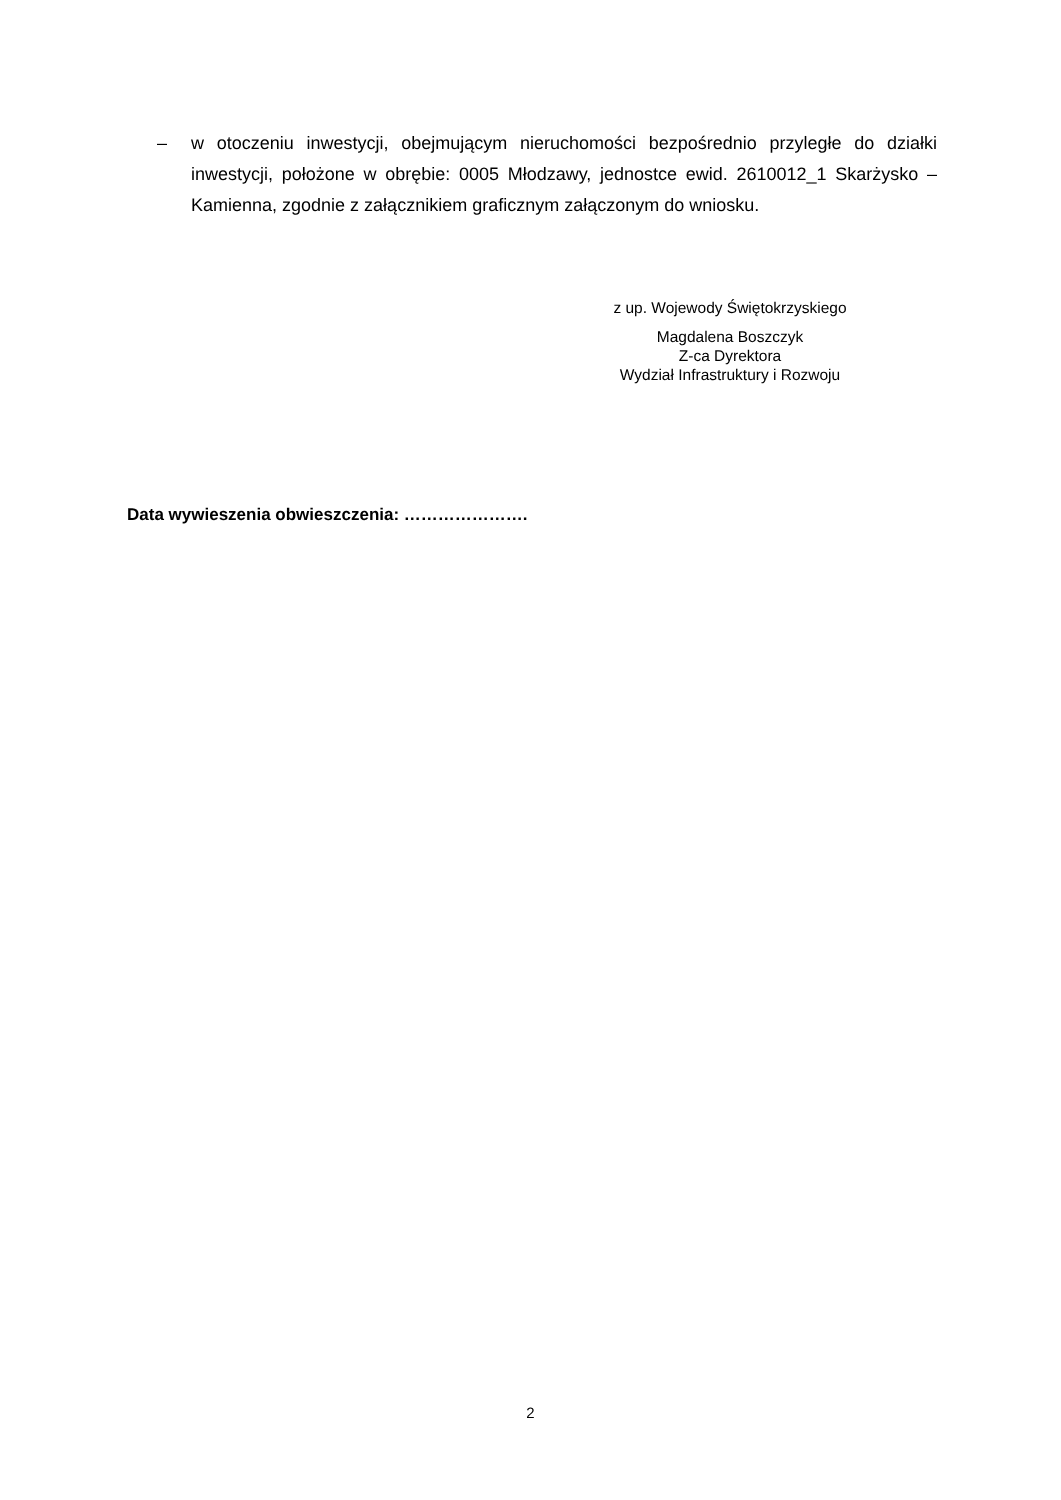– w otoczeniu inwestycji, obejmującym nieruchomości bezpośrednio przyległe do działki inwestycji, położone w obrębie: 0005 Młodzawy, jednostce ewid. 2610012_1 Skarżysko – Kamienna, zgodnie z załącznikiem graficznym załączonym do wniosku.
z up. Wojewody Świętokrzyskiego
Magdalena Boszczyk
Z-ca Dyrektora
Wydział Infrastruktury i Rozwoju
Data wywieszenia obwieszczenia: ………………….
2